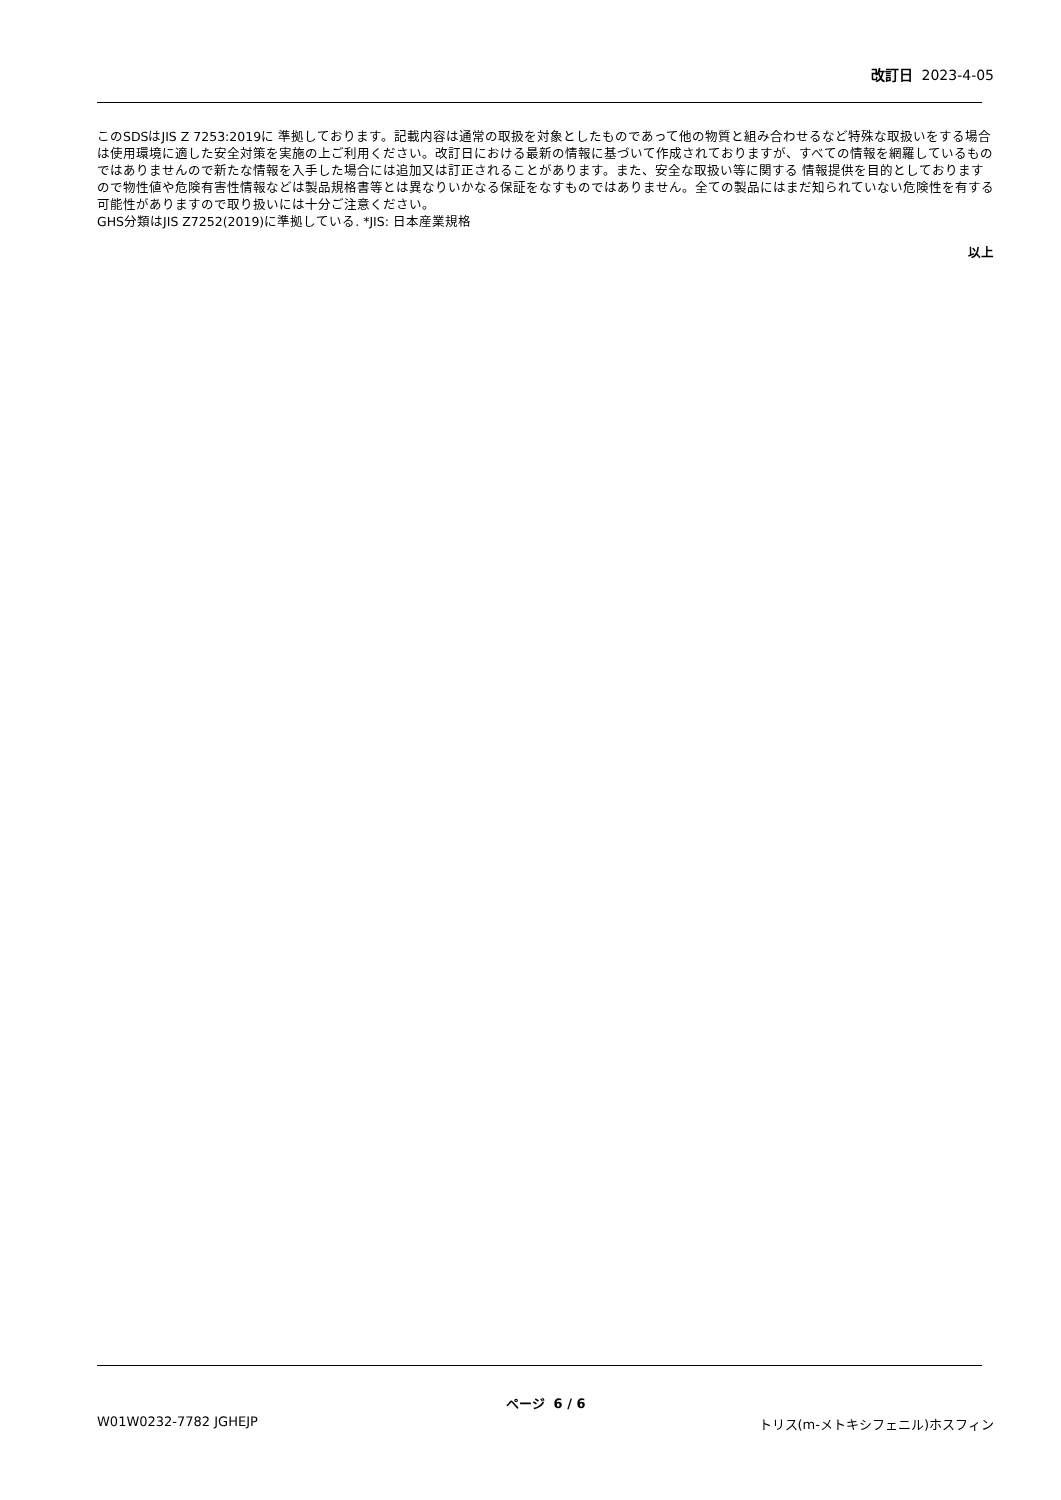改訂日 2023-4-05
このSDSはJIS Z 7253:2019に 準拠しております。記載内容は通常の取扱を対象としたものであって他の物質と組み合わせるなど特殊な取扱いをする場合は使用環境に適した安全対策を実施の上ご利用ください。改訂日における最新の情報に基づいて作成されておりますが、すべての情報を網羅しているものではありませんので新たな情報を入手した場合には追加又は訂正されることがあります。また、安全な取扱い等に関する 情報提供を目的としておりますので物性値や危険有害性情報などは製品規格書等とは異なりいかなる保証をなすものではありません。全ての製品にはまだ知られていない危険性を有する可能性がありますので取り扱いには十分ご注意ください。
GHS分類はJIS Z7252(2019)に準拠している. *JIS: 日本産業規格
以上
ページ 6 / 6
W01W0232-7782 JGHEJP トリス(m-メトキシフェニル)ホスフィン